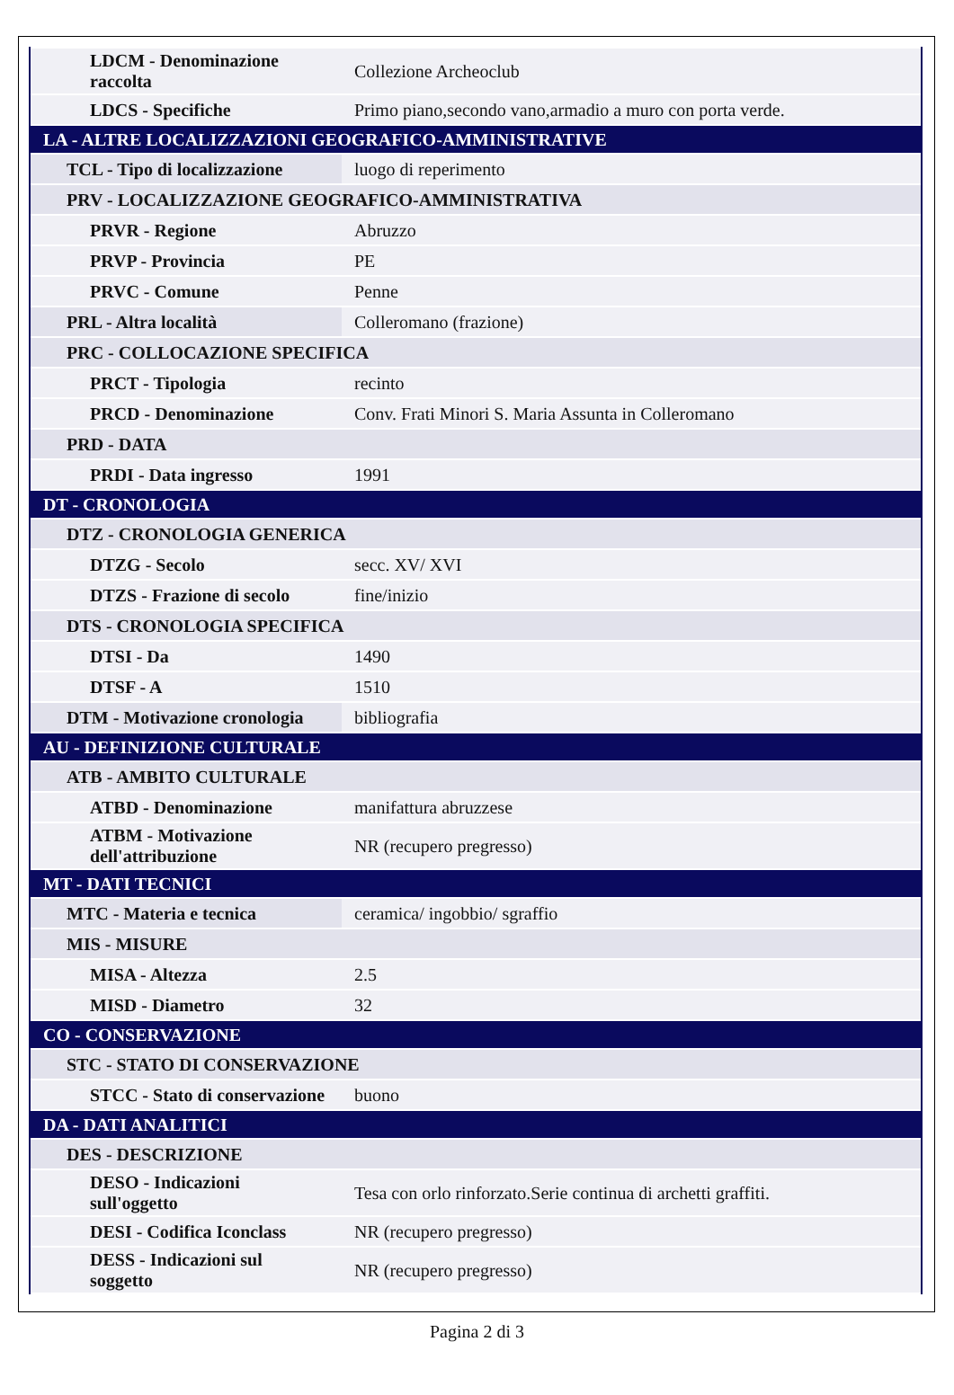| LDCM - Denominazione raccolta | Collezione Archeoclub |
| LDCS - Specifiche | Primo piano,secondo vano,armadio a muro con porta verde. |
| LA - ALTRE LOCALIZZAZIONI GEOGRAFICO-AMMINISTRATIVE | |
| TCL - Tipo di localizzazione | luogo di reperimento |
| PRV - LOCALIZZAZIONE GEOGRAFICO-AMMINISTRATIVA | |
| PRVR - Regione | Abruzzo |
| PRVP - Provincia | PE |
| PRVC - Comune | Penne |
| PRL - Altra località | Colleromano (frazione) |
| PRC - COLLOCAZIONE SPECIFICA | |
| PRCT - Tipologia | recinto |
| PRCD - Denominazione | Conv. Frati Minori S. Maria Assunta in Colleromano |
| PRD - DATA | |
| PRDI - Data ingresso | 1991 |
| DT - CRONOLOGIA | |
| DTZ - CRONOLOGIA GENERICA | |
| DTZG - Secolo | secc. XV/ XVI |
| DTZS - Frazione di secolo | fine/inizio |
| DTS - CRONOLOGIA SPECIFICA | |
| DTSI - Da | 1490 |
| DTSF - A | 1510 |
| DTM - Motivazione cronologia | bibliografia |
| AU - DEFINIZIONE CULTURALE | |
| ATB - AMBITO CULTURALE | |
| ATBD - Denominazione | manifattura abruzzese |
| ATBM - Motivazione dell'attribuzione | NR (recupero pregresso) |
| MT - DATI TECNICI | |
| MTC - Materia e tecnica | ceramica/ ingobbio/ sgraffio |
| MIS - MISURE | |
| MISA - Altezza | 2.5 |
| MISD - Diametro | 32 |
| CO - CONSERVAZIONE | |
| STC - STATO DI CONSERVAZIONE | |
| STCC - Stato di conservazione | buono |
| DA - DATI ANALITICI | |
| DES - DESCRIZIONE | |
| DESO - Indicazioni sull'oggetto | Tesa con orlo rinforzato.Serie continua di archetti graffiti. |
| DESI - Codifica Iconclass | NR (recupero pregresso) |
| DESS - Indicazioni sul soggetto | NR (recupero pregresso) |
Pagina 2 di 3